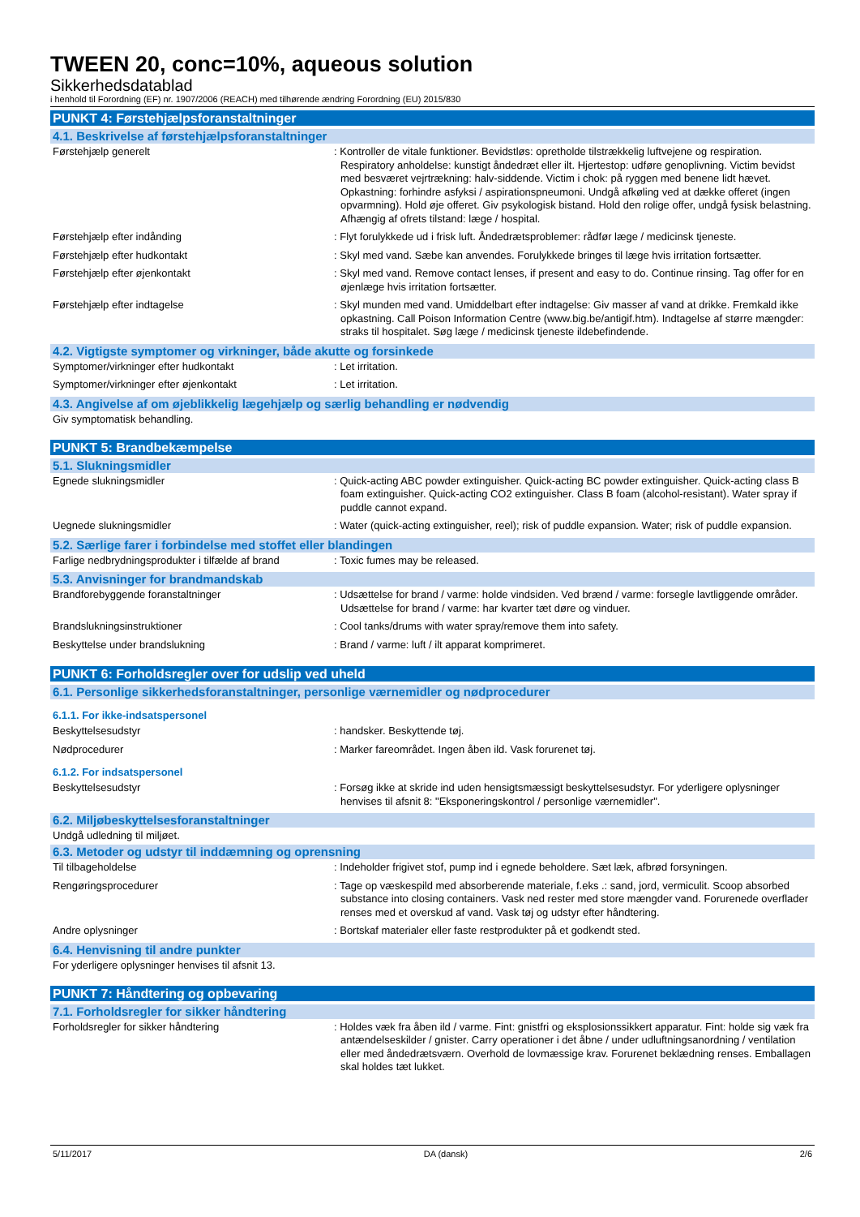TWEEN 20, conc=10%, aqueous solution
Sikkerhedsdatablad
i henhold til Forordning (EF) nr. 1907/2006 (REACH) med tilhørende ændring Forordning (EU) 2015/830
PUNKT 4: Førstehjælpsforanstaltninger
4.1. Beskrivelse af førstehjælpsforanstaltninger
Førstehjælp generelt : Kontroller de vitale funktioner. Bevidstløs: opretholde tilstrækkelig luftvejene og respiration. Respiratory anholdelse: kunstigt åndedræt eller ilt. Hjertestop: udføre genoplivning. Victim bevidst med besværet vejrtrækning: halv-siddende. Victim i chok: på ryggen med benene lidt hævet. Opkastning: forhindre asfyksi / aspirationspneumoni. Undgå afkøling ved at dække offeret (ingen opvarmning). Hold øje offeret. Giv psykologisk bistand. Hold den rolige offer, undgå fysisk belastning. Afhængig af ofrets tilstand: læge / hospital.
Førstehjælp efter indånding : Flyt forulykkede ud i frisk luft. Åndedrætsproblemer: rådfør læge / medicinsk tjeneste.
Førstehjælp efter hudkontakt : Skyl med vand. Sæbe kan anvendes. Forulykkede bringes til læge hvis irritation fortsætter.
Førstehjælp efter øjenkontakt : Skyl med vand. Remove contact lenses, if present and easy to do. Continue rinsing. Tag offer for en øjenlæge hvis irritation fortsætter.
Førstehjælp efter indtagelse : Skyl munden med vand. Umiddelbart efter indtagelse: Giv masser af vand at drikke. Fremkald ikke opkastning. Call Poison Information Centre (www.big.be/antigif.htm). Indtagelse af større mængder: straks til hospitalet. Søg læge / medicinsk tjeneste ildebefindende.
4.2. Vigtigste symptomer og virkninger, både akutte og forsinkede
Symptomer/virkninger efter hudkontakt : Let irritation.
Symptomer/virkninger efter øjenkontakt : Let irritation.
4.3. Angivelse af om øjeblikkelig lægehjælp og særlig behandling er nødvendig
Giv symptomatisk behandling.
PUNKT 5: Brandbekæmpelse
5.1. Slukningsmidler
Egnede slukningsmidler : Quick-acting ABC powder extinguisher. Quick-acting BC powder extinguisher. Quick-acting class B foam extinguisher. Quick-acting CO2 extinguisher. Class B foam (alcohol-resistant). Water spray if puddle cannot expand.
Uegnede slukningsmidler : Water (quick-acting extinguisher, reel); risk of puddle expansion. Water; risk of puddle expansion.
5.2. Særlige farer i forbindelse med stoffet eller blandingen
Farlige nedbrydningsprodukter i tilfælde af brand
: Toxic fumes may be released.
5.3. Anvisninger for brandmandskab
Brandforebyggende foranstaltninger : Udsættelse for brand / varme: holde vindsiden. Ved brænd / varme: forsegle lavtliggende områder. Udsættelse for brand / varme: har kvarter tæt døre og vinduer.
Brandslukningsinstruktioner : Cool tanks/drums with water spray/remove them into safety.
Beskyttelse under brandslukning : Brand / varme: luft / ilt apparat komprimeret.
PUNKT 6: Forholdsregler over for udslip ved uheld
6.1. Personlige sikkerhedsforanstaltninger, personlige værnemidler og nødprocedurer
6.1.1. For ikke-indsatspersonel
Beskyttelsesudstyr : handsker. Beskyttende tøj.
Nødprocedurer : Marker fareområdet. Ingen åben ild. Vask forurenet tøj.
6.1.2. For indsatspersonel
Beskyttelsesudstyr : Forsøg ikke at skride ind uden hensigtsmæssigt beskyttelsesudstyr. For yderligere oplysninger henvises til afsnit 8: "Eksponeringskontrol / personlige værnemidler".
6.2. Miljøbeskyttelsesforanstaltninger
Undgå udledning til miljøet.
6.3. Metoder og udstyr til inddæmning og oprensning
Til tilbageholdelse : Indeholder frigivet stof, pump ind i egnede beholdere. Sæt læk, afbrød forsyningen.
Rengøringsprocedurer : Tage op væskespild med absorberende materiale, f.eks .: sand, jord, vermiculit. Scoop absorbed substance into closing containers. Vask ned rester med store mængder vand. Forurenede overflader renses med et overskud af vand. Vask tøj og udstyr efter håndtering.
Andre oplysninger : Bortskaf materialer eller faste restprodukter på et godkendt sted.
6.4. Henvisning til andre punkter
For yderligere oplysninger henvises til afsnit 13.
PUNKT 7: Håndtering og opbevaring
7.1. Forholdsregler for sikker håndtering
Forholdsregler for sikker håndtering : Holdes væk fra åben ild / varme. Fint: gnistfri og eksplosionssikkert apparatur. Fint: holde sig væk fra antændelseskilder / gnister. Carry operationer i det åbne / under udluftningsanordning / ventilation eller med åndedrætsværn. Overhold de lovmæssige krav. Forurenet beklædning renses. Emballagen skal holdes tæt lukket.
5/11/2017 DA (dansk) 2/6